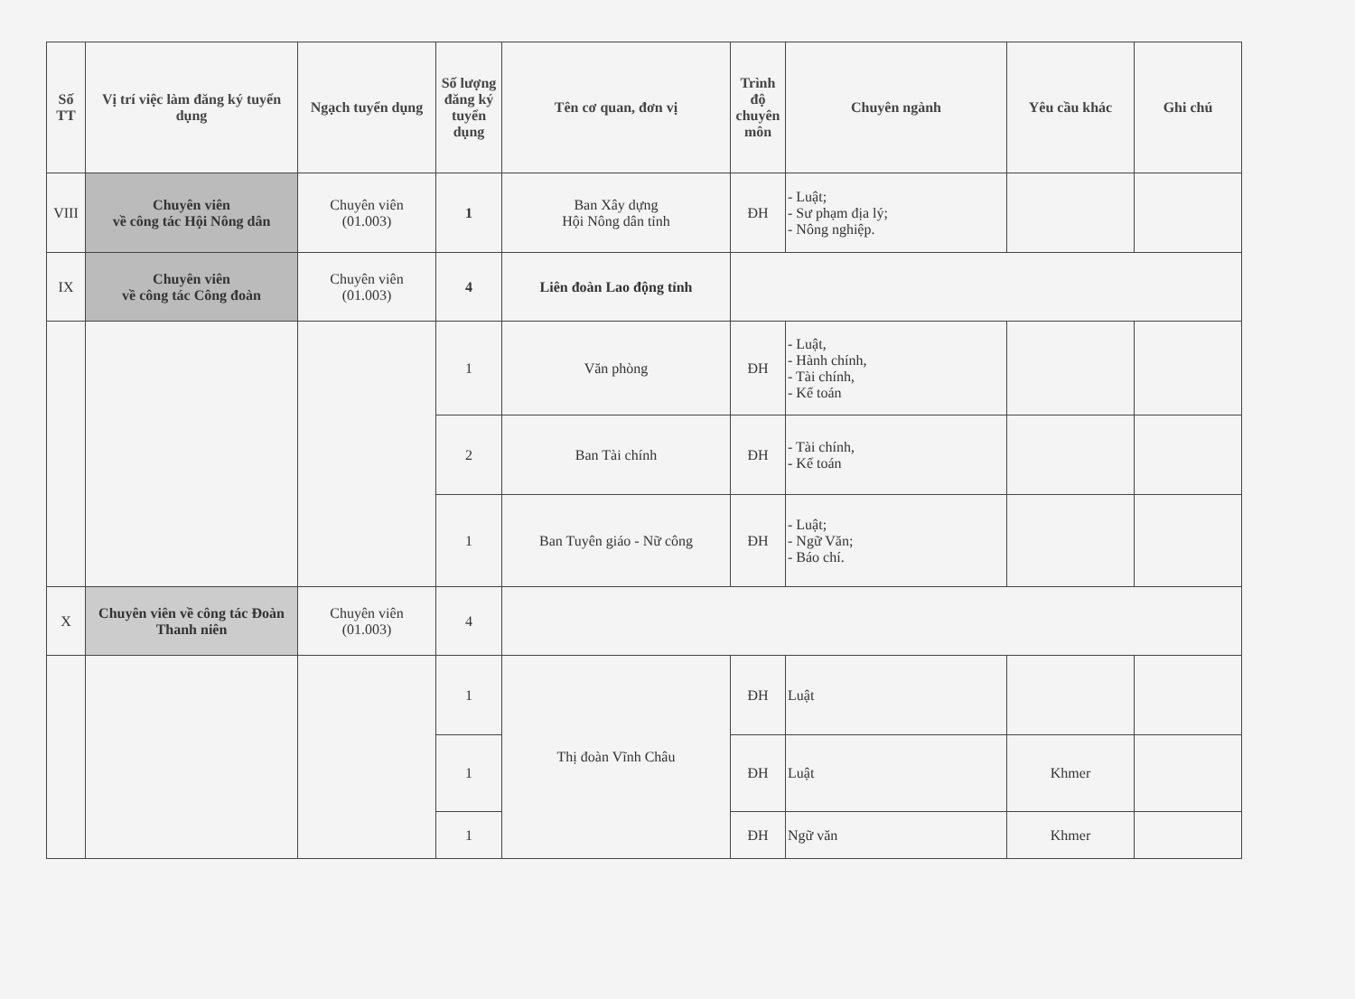| Số TT | Vị trí việc làm đăng ký tuyển dụng | Ngạch tuyển dụng | Số lượng đăng ký tuyển dụng | Tên cơ quan, đơn vị | Trình độ chuyên môn | Chuyên ngành | Yêu cầu khác | Ghi chú |
| --- | --- | --- | --- | --- | --- | --- | --- | --- |
| VIII | Chuyên viên về công tác Hội Nông dân | Chuyên viên (01.003) | 1 | Ban Xây dựng Hội Nông dân tỉnh | ĐH | - Luật; - Sư phạm địa lý; - Nông nghiệp. | | |
| IX | Chuyên viên về công tác Công đoàn | Chuyên viên (01.003) | 4 | Liên đoàn Lao động tỉnh | | | | |
| | | | 1 | Văn phòng | ĐH | - Luật, - Hành chính, - Tài chính, - Kế toán | | |
| | | | 2 | Ban Tài chính | ĐH | - Tài chính, - Kế toán | | |
| | | | 1 | Ban Tuyên giáo - Nữ công | ĐH | - Luật; - Ngữ Văn; - Báo chí. | | |
| X | Chuyên viên về công tác Đoàn Thanh niên | Chuyên viên (01.003) | 4 | | | | | |
| | | | 1 | Thị đoàn Vĩnh Châu | ĐH | Luật | | |
| | | | 1 | | ĐH | Luật | Khmer | |
| | | | 1 | | ĐH | Ngữ văn | Khmer | |